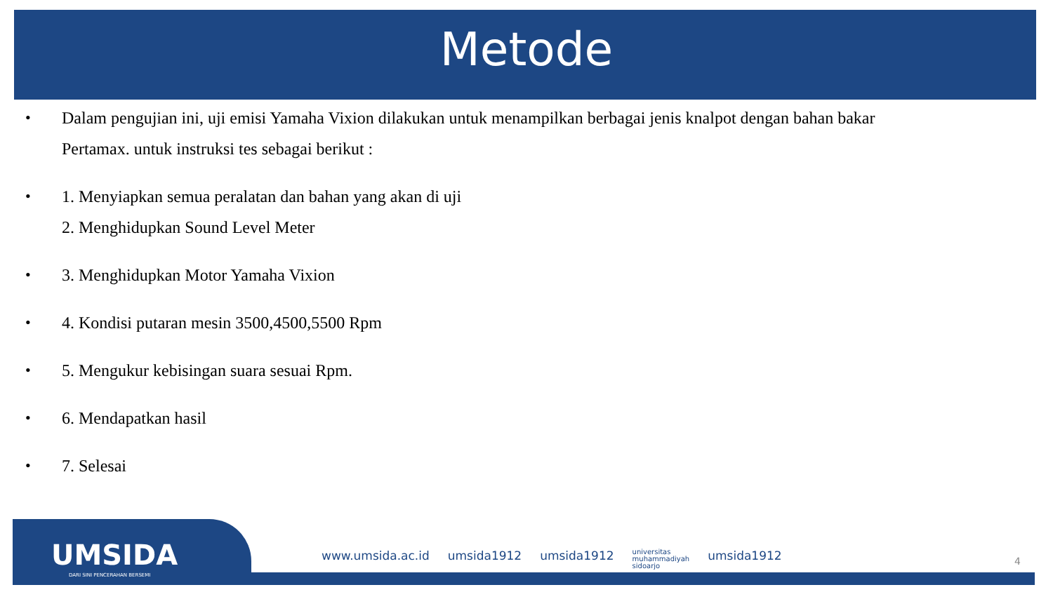Metode
• Dalam pengujian ini, uji emisi Yamaha Vixion dilakukan untuk menampilkan berbagai jenis knalpot dengan bahan bakar
Pertamax. untuk instruksi tes sebagai berikut :
• 1. Menyiapkan semua peralatan dan bahan yang akan di uji
2. Menghidupkan Sound Level Meter
• 3. Menghidupkan Motor Yamaha Vixion
• 4. Kondisi putaran mesin 3500,4500,5500 Rpm
• 5. Mengukur kebisingan suara sesuai Rpm.
• 6. Mendapatkan hasil
• 7. Selesai
UMSIDA
DARI SINI PENCERAHAN BERSEMI
www.umsida.ac.id umsida1912 umsida1912 universitas
muhammadiyah
sidoarjo umsida1912
4